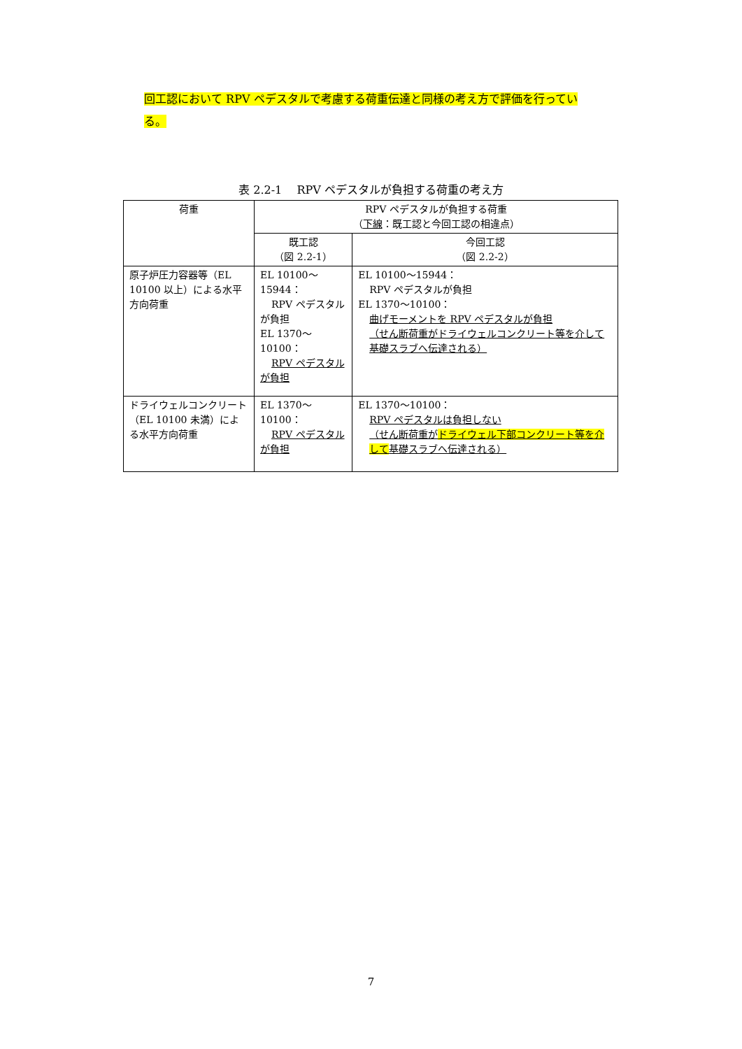回工認において RPV ペデスタルで考慮する荷重伝達と同様の考え方で評価を行ってい
る。
表 2.2-1　 RPV ペデスタルが負担する荷重の考え方
| 荷重 | RPV ペデスタルが負担する荷重 （ 下線 ：既工認と今回工認の相違点） | |
| --- | --- | --- |
| | 既工認 （図 2.2-1） | 今回工認 （図 2.2-2） |
| 原子炉圧力容器等（EL 10100 以上）による水平方向荷重 | EL 10100～15944： RPV ペデスタルが負担 EL 1370～10100： RPV ペデスタルが負担 | EL 10100～15944： RPV ペデスタルが負担 EL 1370～10100： 曲げモーメントを RPV ペデスタルが負担 （せん断荷重がドライウェルコンクリート等を介して基礎スラブへ伝達される） |
| ドライウェルコンクリート（EL 10100 未満）による水平方向荷重 | EL 1370～10100： RPV ペデスタルが負担 | EL 1370～10100： RPV ペデスタルは負担しない （せん断荷重が ドライウェル下部コンクリート等を介して 基礎スラブへ伝達される） |
7